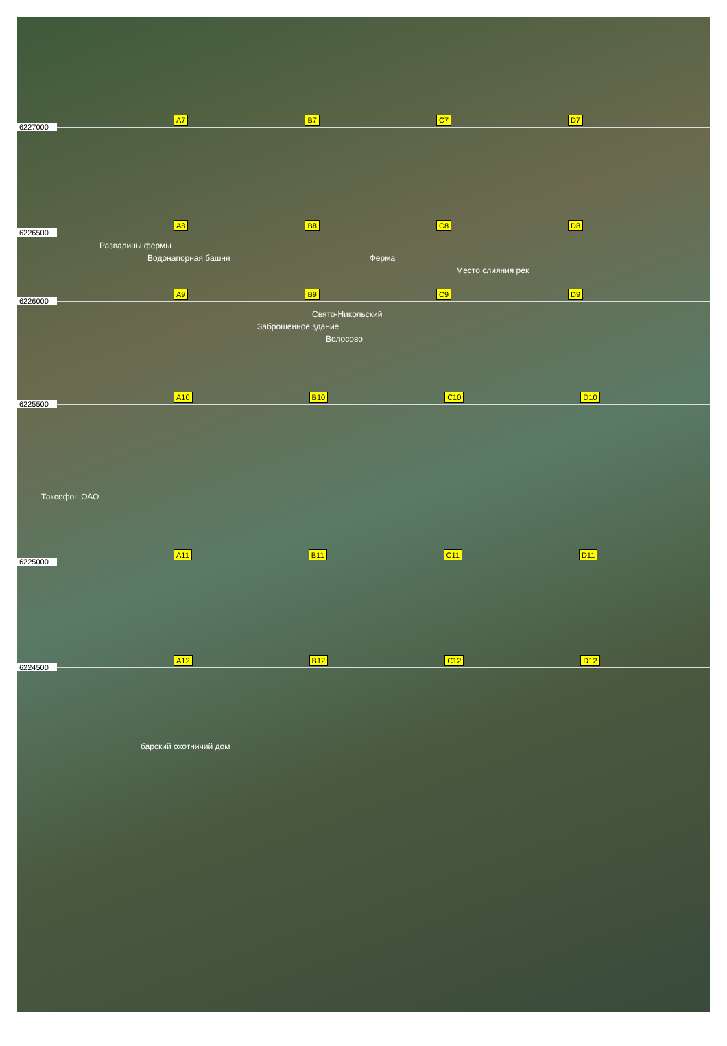6227000 A7 B7 C7 D7
6226500 A8 B8 C8 D8
Развалины фермы
Водонапорная башня Ферма
Место слияния рек
6226000 A9 B9 C9 D9
Свято-Никольский
Заброшенное здание
Волосово
6225500 A10 B10 C10 D10
Таксофон ОАО
6225000 A11 B11 C11 D11
6224500 A12 B12 C12 D12
барский охотничий дом